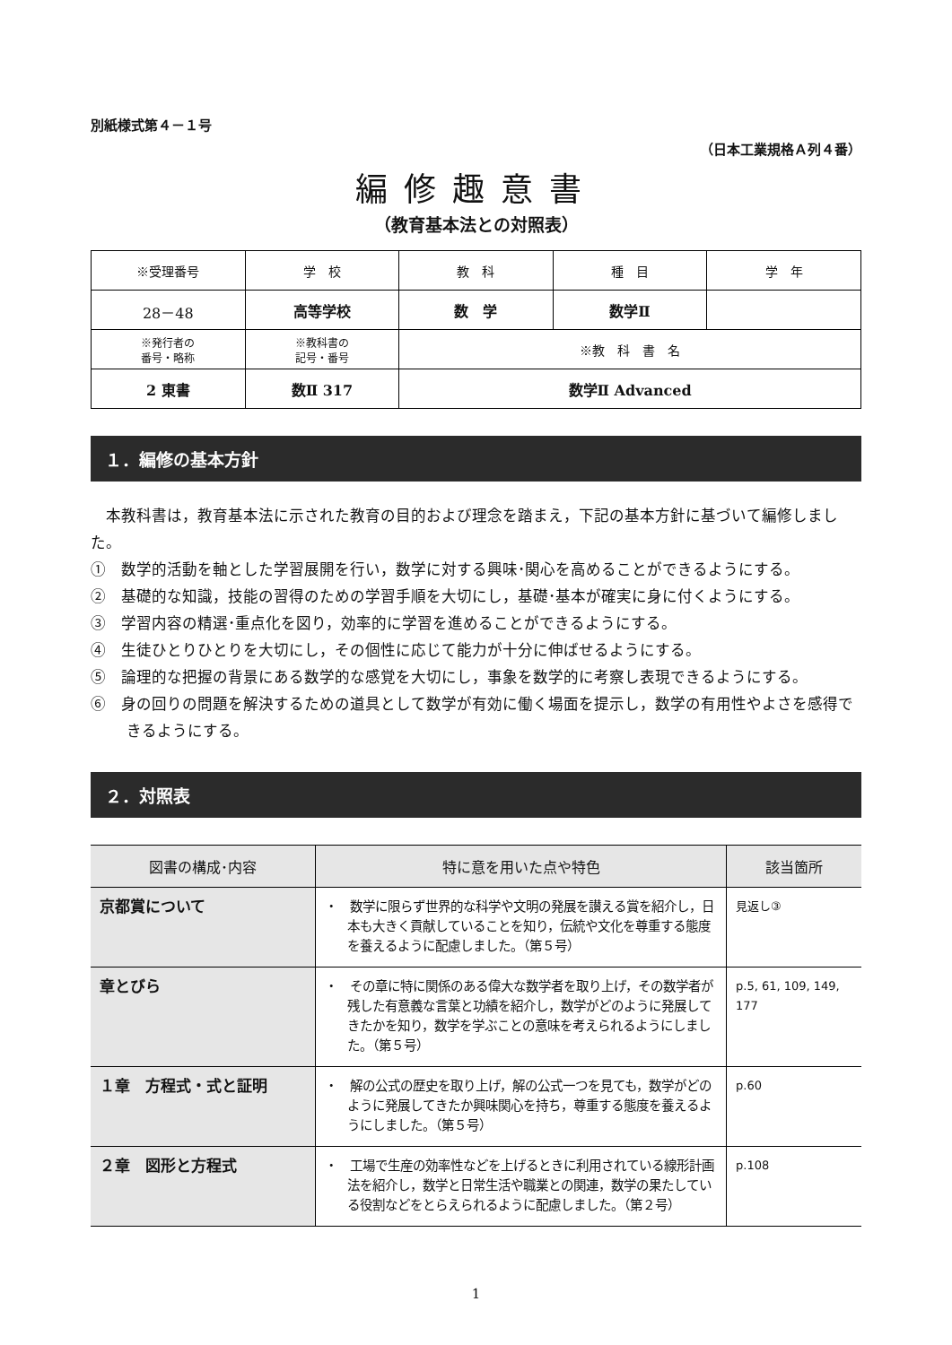別紙様式第４－１号
（日本工業規格Ａ列４番）
編修趣意書
（教育基本法との対照表）
| ※受理番号 | 学 校 | 教 科 | 種 目 | 学 年 |
| 28－48 | 高等学校 | 数 学 | 数学Ⅱ | |
| ※発行者の 番号・略称 | ※教科書の 記号・番号 | ※教 科 書 名 | | |
| 2 東書 | 数Ⅱ 317 | 数学Ⅱ Advanced | | |
１．編修の基本方針
　本教科書は，教育基本法に示された教育の目的および理念を踏まえ，下記の基本方針に基づいて編修しました。
①　数学的活動を軸とした学習展開を行い，数学に対する興味･関心を高めることができるようにする。
②　基礎的な知識，技能の習得のための学習手順を大切にし，基礎･基本が確実に身に付くようにする。
③　学習内容の精選･重点化を図り，効率的に学習を進めることができるようにする。
④　生徒ひとりひとりを大切にし，その個性に応じて能力が十分に伸ばせるようにする。
⑤　論理的な把握の背景にある数学的な感覚を大切にし，事象を数学的に考察し表現できるようにする。
⑥　身の回りの問題を解決するための道具として数学が有効に働く場面を提示し，数学の有用性やよさを感得できるようにする。
２．対照表
| 図書の構成･内容 | 特に意を用いた点や特色 | 該当箇所 |
| --- | --- | --- |
| 京都賞について | ・ 数学に限らず世界的な科学や文明の発展を讃える賞を紹介し，日本も大きく貢献していることを知り，伝統や文化を尊重する態度を養えるように配慮しました。（第５号） | 見返し③ |
| 章とびら | ・ その章に特に関係のある偉大な数学者を取り上げ，その数学者が残した有意義な言葉と功績を紹介し，数学がどのように発展してきたかを知り，数学を学ぶことの意味を考えられるようにしました。（第５号） | p.5, 61, 109, 149, 177 |
| １章 方程式・式と証明 | ・ 解の公式の歴史を取り上げ，解の公式一つを見ても，数学がどのように発展してきたか興味関心を持ち，尊重する態度を養えるようにしました。（第５号） | p.60 |
| ２章 図形と方程式 | ・ 工場で生産の効率性などを上げるときに利用されている線形計画法を紹介し，数学と日常生活や職業との関連，数学の果たしている役割などをとらえられるように配慮しました。（第２号） | p.108 |
1